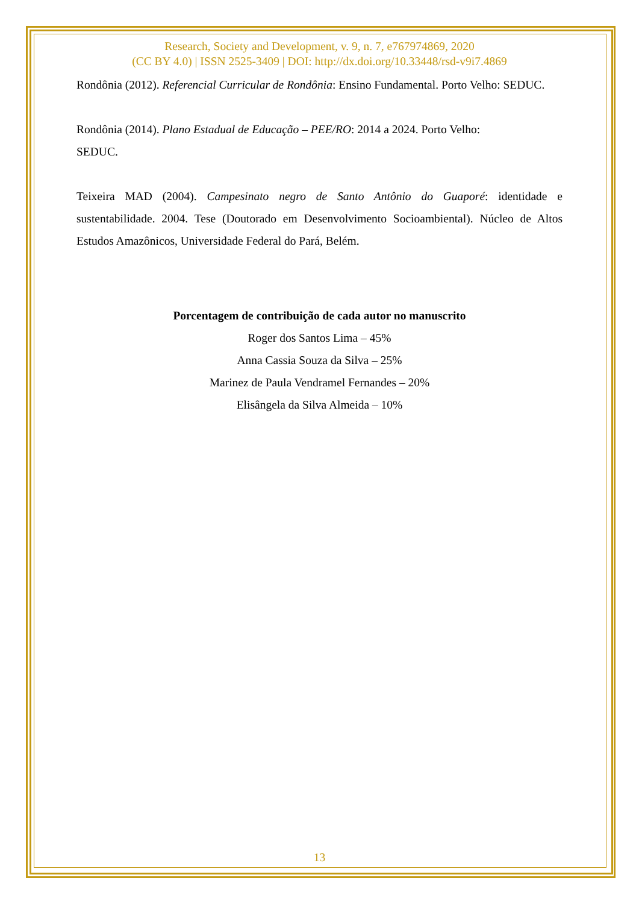Research, Society and Development, v. 9, n. 7, e767974869, 2020
(CC BY 4.0) | ISSN 2525-3409 | DOI: http://dx.doi.org/10.33448/rsd-v9i7.4869
Rondônia (2012). Referencial Curricular de Rondônia: Ensino Fundamental. Porto Velho: SEDUC.
Rondônia (2014). Plano Estadual de Educação – PEE/RO: 2014 a 2024. Porto Velho:
SEDUC.
Teixeira MAD (2004). Campesinato negro de Santo Antônio do Guaporé: identidade e sustentabilidade. 2004. Tese (Doutorado em Desenvolvimento Socioambiental). Núcleo de Altos Estudos Amazônicos, Universidade Federal do Pará, Belém.
Porcentagem de contribuição de cada autor no manuscrito
Roger dos Santos Lima – 45%
Anna Cassia Souza da Silva – 25%
Marinez de Paula Vendramel Fernandes – 20%
Elisângela da Silva Almeida – 10%
13